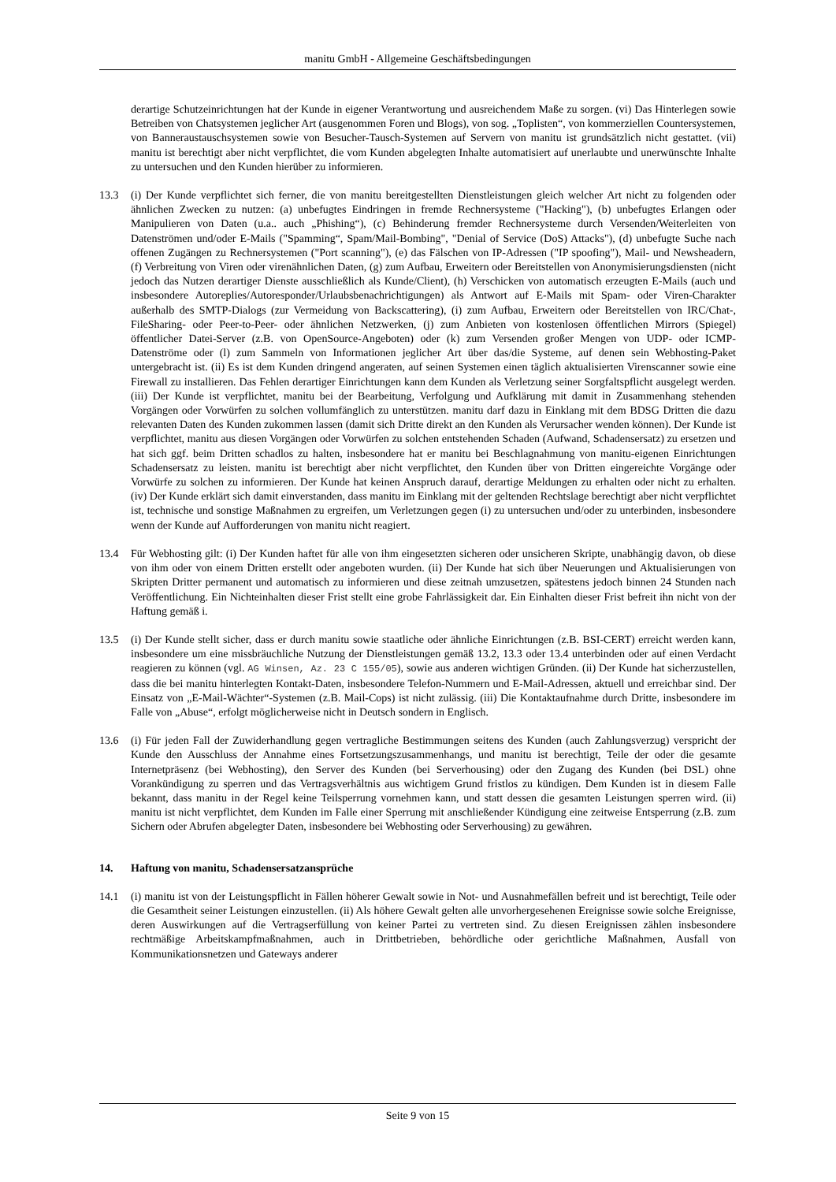manitu GmbH - Allgemeine Geschäftsbedingungen
derartige Schutzeinrichtungen hat der Kunde in eigener Verantwortung und ausreichendem Maße zu sorgen. (vi) Das Hinterlegen sowie Betreiben von Chatsystemen jeglicher Art (ausgenommen Foren und Blogs), von sog. „Toplisten“, von kommerziellen Countersystemen, von Banneraustauschsystemen sowie von Besucher-Tausch-Systemen auf Servern von manitu ist grundsätzlich nicht gestattet. (vii) manitu ist berechtigt aber nicht verpflichtet, die vom Kunden abgelegten Inhalte automatisiert auf unerlaubte und unerwünschte Inhalte zu untersuchen und den Kunden hierüber zu informieren.
13.3 (i) Der Kunde verpflichtet sich ferner, die von manitu bereitgestellten Dienstleistungen gleich welcher Art nicht zu folgenden oder ähnlichen Zwecken zu nutzen: (a) unbefugtes Eindringen in fremde Rechnersysteme ("Hacking"), (b) unbefugtes Erlangen oder Manipulieren von Daten (u.a.. auch „Phishing“), (c) Behinderung fremder Rechnersysteme durch Versenden/Weiterleiten von Datenströmen und/oder E-Mails ("Spamming“, Spam/Mail-Bombing", "Denial of Service (DoS) Attacks"), (d) unbefugte Suche nach offenen Zugängen zu Rechnersystemen ("Port scanning"), (e) das Fälschen von IP-Adressen ("IP spoofing"), Mail- und Newsheadern, (f) Verbreitung von Viren oder virenähnlichen Daten, (g) zum Aufbau, Erweitern oder Bereitstellen von Anonymisierungsdiensten (nicht jedoch das Nutzen derartiger Dienste ausschließlich als Kunde/Client), (h) Verschicken von automatisch erzeugten E-Mails (auch und insbesondere Autoreplies/Autoresponder/Urlaubsbenachrichtigungen) als Antwort auf E-Mails mit Spam- oder Viren-Charakter außerhalb des SMTP-Dialogs (zur Vermeidung von Backscattering), (i) zum Aufbau, Erweitern oder Bereitstellen von IRC/Chat-, FileSharing- oder Peer-to-Peer- oder ähnlichen Netzwerken, (j) zum Anbieten von kostenlosen öffentlichen Mirrors (Spiegel) öffentlicher Datei-Server (z.B. von OpenSource-Angeboten) oder (k) zum Versenden großer Mengen von UDP- oder ICMP-Datenströme oder (l) zum Sammeln von Informationen jeglicher Art über das/die Systeme, auf denen sein Webhosting-Paket untergebracht ist. (ii) Es ist dem Kunden dringend angeraten, auf seinen Systemen einen täglich aktualisierten Virenscanner sowie eine Firewall zu installieren. Das Fehlen derartiger Einrichtungen kann dem Kunden als Verletzung seiner Sorgfaltspflicht ausgelegt werden. (iii) Der Kunde ist verpflichtet, manitu bei der Bearbeitung, Verfolgung und Aufklärung mit damit in Zusammenhang stehenden Vorgängen oder Vorwürfen zu solchen vollumfänglich zu unterstützen. manitu darf dazu in Einklang mit dem BDSG Dritten die dazu relevanten Daten des Kunden zukommen lassen (damit sich Dritte direkt an den Kunden als Verursacher wenden können). Der Kunde ist verpflichtet, manitu aus diesen Vorgängen oder Vorwürfen zu solchen entstehenden Schaden (Aufwand, Schadensersatz) zu ersetzen und hat sich ggf. beim Dritten schadlos zu halten, insbesondere hat er manitu bei Beschlagnahmung von manitu-eigenen Einrichtungen Schadensersatz zu leisten. manitu ist berechtigt aber nicht verpflichtet, den Kunden über von Dritten eingereichte Vorgänge oder Vorwürfe zu solchen zu informieren. Der Kunde hat keinen Anspruch darauf, derartige Meldungen zu erhalten oder nicht zu erhalten. (iv) Der Kunde erklärt sich damit einverstanden, dass manitu im Einklang mit der geltenden Rechtslage berechtigt aber nicht verpflichtet ist, technische und sonstige Maßnahmen zu ergreifen, um Verletzungen gegen (i) zu untersuchen und/oder zu unterbinden, insbesondere wenn der Kunde auf Aufforderungen von manitu nicht reagiert.
13.4 Für Webhosting gilt: (i) Der Kunden haftet für alle von ihm eingesetzten sicheren oder unsicheren Skripte, unabhängig davon, ob diese von ihm oder von einem Dritten erstellt oder angeboten wurden. (ii) Der Kunde hat sich über Neuerungen und Aktualisierungen von Skripten Dritter permanent und automatisch zu informieren und diese zeitnah umzusetzen, spätestens jedoch binnen 24 Stunden nach Veröffentlichung. Ein Nichteinhalten dieser Frist stellt eine grobe Fahrlässigkeit dar. Ein Einhalten dieser Frist befreit ihn nicht von der Haftung gemäß i.
13.5 (i) Der Kunde stellt sicher, dass er durch manitu sowie staatliche oder ähnliche Einrichtungen (z.B. BSI-CERT) erreicht werden kann, insbesondere um eine missbräuchliche Nutzung der Dienstleistungen gemäß 13.2, 13.3 oder 13.4 unterbinden oder auf einen Verdacht reagieren zu können (vgl. AG Winsen, Az. 23 C 155/05), sowie aus anderen wichtigen Gründen. (ii) Der Kunde hat sicherzustellen, dass die bei manitu hinterlegten Kontakt-Daten, insbesondere Telefon-Nummern und E-Mail-Adressen, aktuell und erreichbar sind. Der Einsatz von „E-Mail-Wächter“-Systemen (z.B. Mail-Cops) ist nicht zulässig. (iii) Die Kontaktaufnahme durch Dritte, insbesondere im Falle von „Abuse“, erfolgt möglicherweise nicht in Deutsch sondern in Englisch.
13.6 (i) Für jeden Fall der Zuwiderhandlung gegen vertragliche Bestimmungen seitens des Kunden (auch Zahlungsverzug) verspricht der Kunde den Ausschluss der Annahme eines Fortsetzungszusammenhangs, und manitu ist berechtigt, Teile der oder die gesamte Internetpräsenz (bei Webhosting), den Server des Kunden (bei Serverhousing) oder den Zugang des Kunden (bei DSL) ohne Vorankündigung zu sperren und das Vertragsverhältnis aus wichtigem Grund fristlos zu kündigen. Dem Kunden ist in diesem Falle bekannt, dass manitu in der Regel keine Teilsperrung vornehmen kann, und statt dessen die gesamten Leistungen sperren wird. (ii) manitu ist nicht verpflichtet, dem Kunden im Falle einer Sperrung mit anschließender Kündigung eine zeitweise Entsperrung (z.B. zum Sichern oder Abrufen abgelegter Daten, insbesondere bei Webhosting oder Serverhousing) zu gewähren.
14. Haftung von manitu, Schadensersatzansprüche
14.1 (i) manitu ist von der Leistungspflicht in Fällen höherer Gewalt sowie in Not- und Ausnahmefällen befreit und ist berechtigt, Teile oder die Gesamtheit seiner Leistungen einzustellen. (ii) Als höhere Gewalt gelten alle unvorhergesehenen Ereignisse sowie solche Ereignisse, deren Auswirkungen auf die Vertragserfüllung von keiner Partei zu vertreten sind. Zu diesen Ereignissen zählen insbesondere rechtmäßige Arbeitskampfmaßnahmen, auch in Drittbetrieben, behördliche oder gerichtliche Maßnahmen, Ausfall von Kommunikationsnetzen und Gateways anderer
Seite 9 von 15